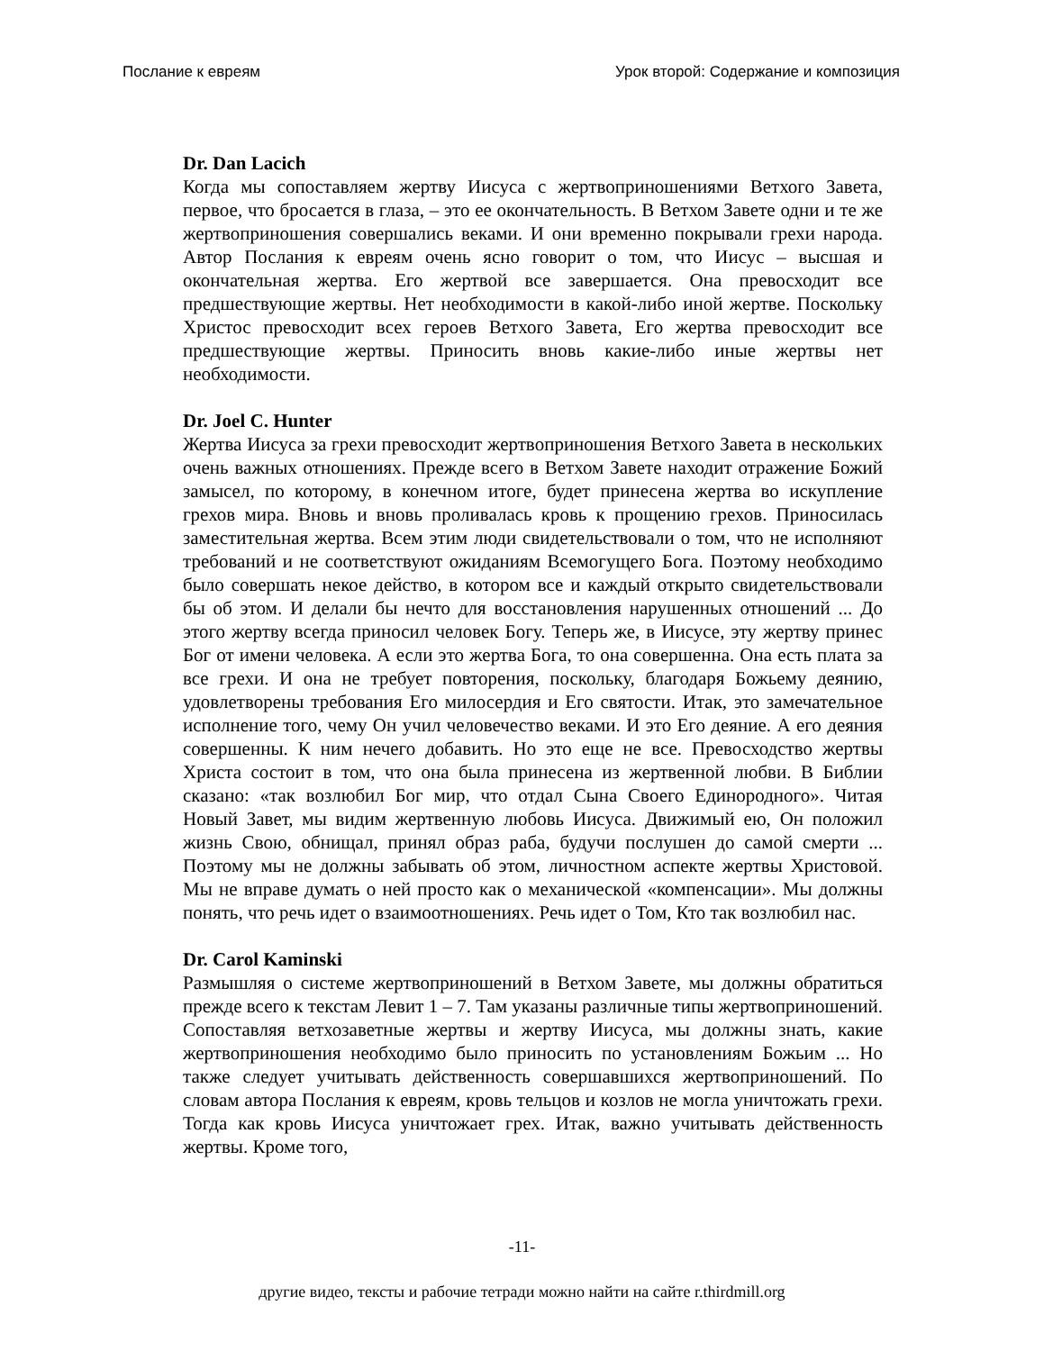Послание к евреям Урок второй: Содержание и композиция
Dr. Dan Lacich
Когда мы сопоставляем жертву Иисуса с жертвоприношениями Ветхого Завета, первое, что бросается в глаза, – это ее окончательность. В Ветхом Завете одни и те же жертвоприношения совершались веками. И они временно покрывали грехи народа. Автор Послания к евреям очень ясно говорит о том, что Иисус – высшая и окончательная жертва. Его жертвой все завершается. Она превосходит все предшествующие жертвы. Нет необходимости в какой-либо иной жертве. Поскольку Христос превосходит всех героев Ветхого Завета, Его жертва превосходит все предшествующие жертвы. Приносить вновь какие-либо иные жертвы нет необходимости.
Dr. Joel C. Hunter
Жертва Иисуса за грехи превосходит жертвоприношения Ветхого Завета в нескольких очень важных отношениях. Прежде всего в Ветхом Завете находит отражение Божий замысел, по которому, в конечном итоге, будет принесена жертва во искупление грехов мира. Вновь и вновь проливалась кровь к прощению грехов. Приносилась заместительная жертва. Всем этим люди свидетельствовали о том, что не исполняют требований и не соответствуют ожиданиям Всемогущего Бога. Поэтому необходимо было совершать некое действо, в котором все и каждый открыто свидетельствовали бы об этом. И делали бы нечто для восстановления нарушенных отношений ... До этого жертву всегда приносил человек Богу. Теперь же, в Иисусе, эту жертву принес Бог от имени человека. А если это жертва Бога, то она совершенна. Она есть плата за все грехи. И она не требует повторения, поскольку, благодаря Божьему деянию, удовлетворены требования Его милосердия и Его святости. Итак, это замечательное исполнение того, чему Он учил человечество веками. И это Его деяние. А его деяния совершенны. К ним нечего добавить. Но это еще не все. Превосходство жертвы Христа состоит в том, что она была принесена из жертвенной любви. В Библии сказано: «так возлюбил Бог мир, что отдал Сына Своего Единородного». Читая Новый Завет, мы видим жертвенную любовь Иисуса. Движимый ею, Он положил жизнь Свою, обнищал, принял образ раба, будучи послушен до самой смерти ... Поэтому мы не должны забывать об этом, личностном аспекте жертвы Христовой. Мы не вправе думать о ней просто как о механической «компенсации». Мы должны понять, что речь идет о взаимоотношениях. Речь идет о Том, Кто так возлюбил нас.
Dr. Carol Kaminski
Размышляя о системе жертвоприношений в Ветхом Завете, мы должны обратиться прежде всего к текстам Левит 1 – 7. Там указаны различные типы жертвоприношений. Сопоставляя ветхозаветные жертвы и жертву Иисуса, мы должны знать, какие жертвоприношения необходимо было приносить по установлениям Божьим ... Но также следует учитывать действенность совершавшихся жертвоприношений. По словам автора Послания к евреям, кровь тельцов и козлов не могла уничтожать грехи. Тогда как кровь Иисуса уничтожает грех. Итак, важно учитывать действенность жертвы. Кроме того,
-11-
другие видео, тексты и рабочие тетради можно найти на сайте r.thirdmill.org